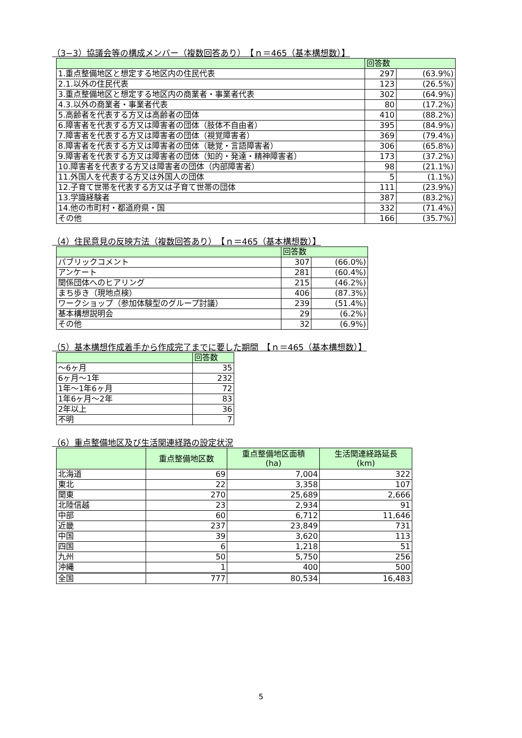（3−3）協議会等の構成メンバー（複数回答あり）　【ｎ＝465（基本構想数）】
| | 回答数 | |
| --- | --- | --- |
| 1.重点整備地区と想定する地区内の住民代表 | 297 | (63.9%) |
| 2.1.以外の住民代表 | 123 | (26.5%) |
| 3.重点整備地区と想定する地区内の商業者・事業者代表 | 302 | (64.9%) |
| 4.3.以外の商業者・事業者代表 | 80 | (17.2%) |
| 5.高齢者を代表する方又は高齢者の団体 | 410 | (88.2%) |
| 6.障害者を代表する方又は障害者の団体（肢体不自由者） | 395 | (84.9%) |
| 7.障害者を代表する方又は障害者の団体（視覚障害者） | 369 | (79.4%) |
| 8.障害者を代表する方又は障害者の団体（聴覚・言語障害者） | 306 | (65.8%) |
| 9.障害者を代表する方又は障害者の団体（知的・発達・精神障害者） | 173 | (37.2%) |
| 10.障害者を代表する方又は障害者の団体（内部障害者） | 98 | (21.1%) |
| 11.外国人を代表する方又は外国人の団体 | 5 | (1.1%) |
| 12.子育て世帯を代表する方又は子育て世帯の団体 | 111 | (23.9%) |
| 13.学識経験者 | 387 | (83.2%) |
| 14.他の市町村・都道府県・国 | 332 | (71.4%) |
| その他 | 166 | (35.7%) |
（4）住民意見の反映方法（複数回答あり）　【ｎ＝465（基本構想数）】
| | 回答数 | |
| --- | --- | --- |
| パブリックコメント | 307 | (66.0%) |
| アンケート | 281 | (60.4%) |
| 関係団体へのヒアリング | 215 | (46.2%) |
| まち歩き（現地点検） | 406 | (87.3%) |
| ワークショップ（参加体験型のグループ討議） | 239 | (51.4%) |
| 基本構想説明会 | 29 | (6.2%) |
| その他 | 32 | (6.9%) |
（5）基本構想作成着手から作成完了までに要した期間　【ｎ＝465（基本構想数）】
| | 回答数 |
| --- | --- |
| 〜6ヶ月 | 35 |
| 6ヶ月〜1年 | 232 |
| 1年〜1年6ヶ月 | 72 |
| 1年6ヶ月〜2年 | 83 |
| 2年以上 | 36 |
| 不明 | 7 |
（6）重点整備地区及び生活関連経路の設定状況
| | 重点整備地区数 | 重点整備地区面積 (ha) | 生活関連経路延長 (km) |
| --- | --- | --- | --- |
| 北海道 | 69 | 7,004 | 322 |
| 東北 | 22 | 3,358 | 107 |
| 関東 | 270 | 25,689 | 2,666 |
| 北陸信越 | 23 | 2,934 | 91 |
| 中部 | 60 | 6,712 | 11,646 |
| 近畿 | 237 | 23,849 | 731 |
| 中国 | 39 | 3,620 | 113 |
| 四国 | 6 | 1,218 | 51 |
| 九州 | 50 | 5,750 | 256 |
| 沖縄 | 1 | 400 | 500 |
| 全国 | 777 | 80,534 | 16,483 |
5